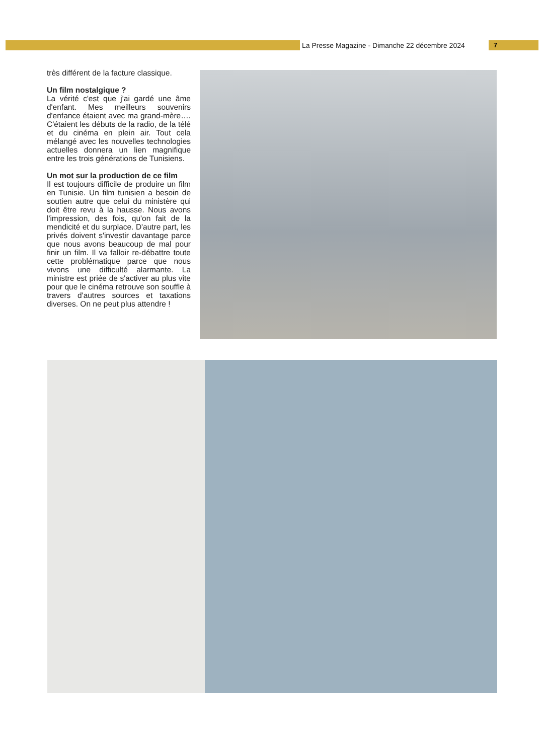La Presse Magazine - Dimanche 22 décembre 2024
7
très différent de la facture classique.
Un film nostalgique ?
La vérité c'est que j'ai gardé une âme d'enfant. Mes meilleurs souvenirs d'enfance étaient avec ma grand-mère…. C'étaient les débuts de la radio, de la télé et du cinéma en plein air. Tout cela mélangé avec les nouvelles technologies actuelles donnera un lien magnifique entre les trois générations de Tunisiens.
Un mot sur la production de ce film
Il est toujours difficile de produire un film en Tunisie. Un film tunisien a besoin de soutien autre que celui du ministère qui doit être revu à la hausse. Nous avons l'impression, des fois, qu'on fait de la mendicité et du surplace. D'autre part, les privés doivent s'investir davantage parce que nous avons beaucoup de mal pour finir un film. Il va falloir re-débattre toute cette problématique parce que nous vivons une difficulté alarmante. La ministre est priée de s'activer au plus vite pour que le cinéma retrouve son souffle à travers d'autres sources et taxations diverses. On ne peut plus attendre !